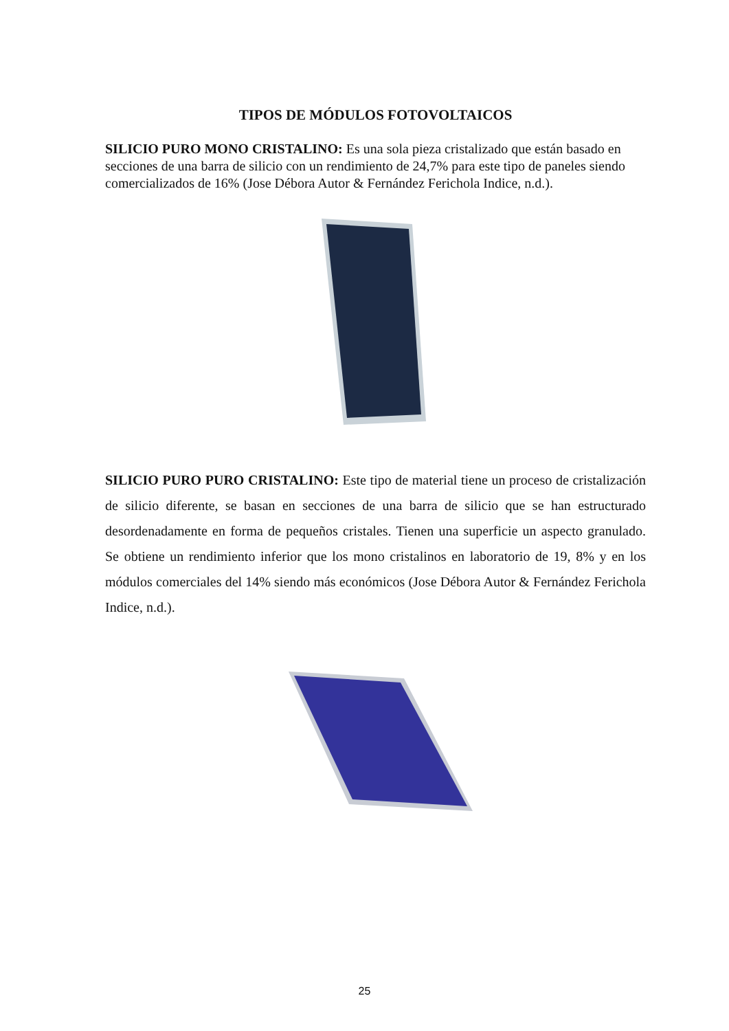TIPOS DE MÓDULOS FOTOVOLTAICOS
SILICIO PURO MONO CRISTALINO: Es una sola pieza cristalizado que están basado en secciones de una barra de silicio con un rendimiento de 24,7% para este tipo de paneles siendo comercializados de 16% (Jose Débora Autor & Fernández Ferichola Indice, n.d.).
SILICIO PURO PURO CRISTALINO: Este tipo de material tiene un proceso de cristalización de silicio diferente, se basan en secciones de una barra de silicio que se han estructurado desordenadamente en forma de pequeños cristales. Tienen una superficie un aspecto granulado. Se obtiene un rendimiento inferior que los mono cristalinos en laboratorio de 19, 8% y en los módulos comerciales del 14% siendo más económicos (Jose Débora Autor & Fernández Ferichola Indice, n.d.).
25